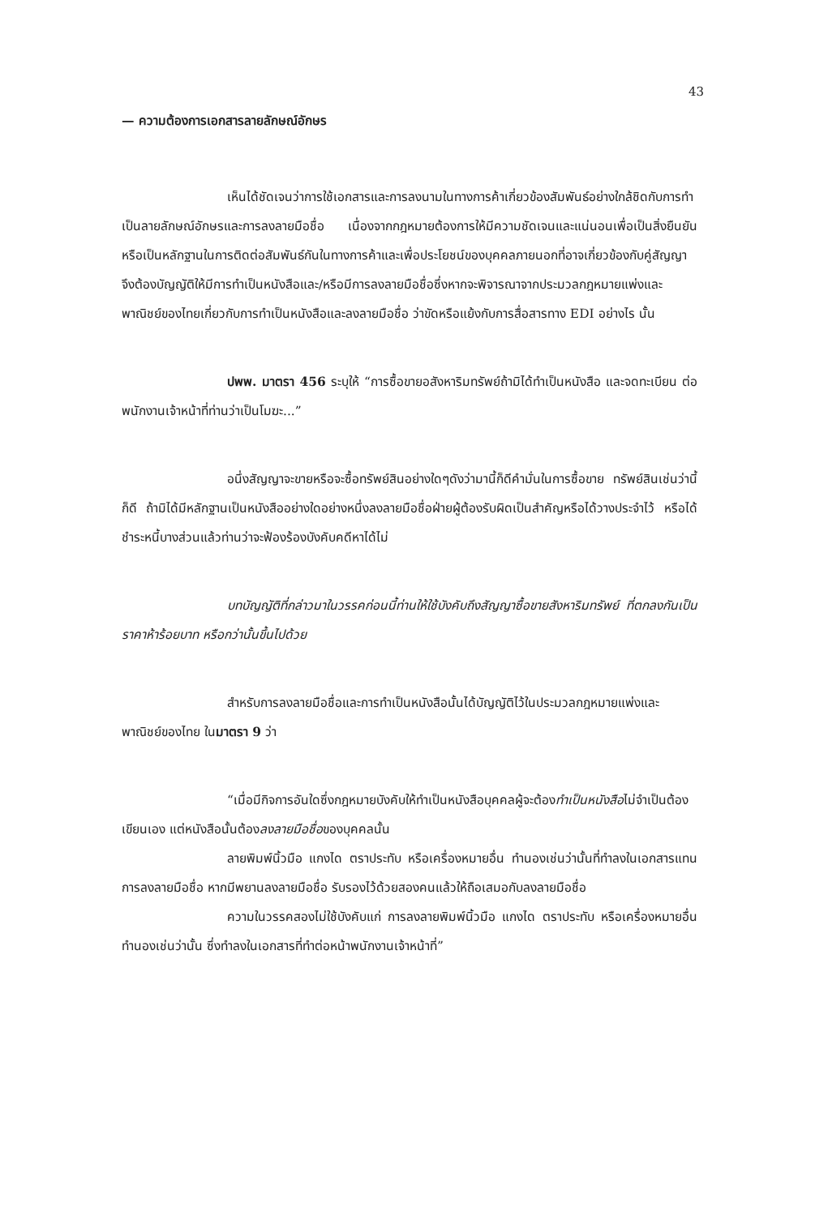43
— ความต้องการเอกสารลายลักษณ์อักษร
เห็นได้ชัดเจนว่าการใช้เอกสารและการลงนามในทางการค้าเกี่ยวข้องสัมพันธ์อย่างใกล้ชิดกับการทำเป็นลายลักษณ์อักษรและการลงลายมือชื่อ เนื่องจากกฎหมายต้องการให้มีความชัดเจนและแน่นอนเพื่อเป็นสิ่งยืนยันหรือเป็นหลักฐานในการติดต่อสัมพันธ์กันในทางการค้าและเพื่อประโยชน์ของบุคคลภายนอกที่อาจเกี่ยวข้องกับคู่สัญญาจึงต้องบัญญัติให้มีการทำเป็นหนังสือและ/หรือมีการลงลายมือชื่อซึ่งหากจะพิจารณาจากประมวลกฎหมายแพ่งและพาณิชย์ของไทยเกี่ยวกับการทำเป็นหนังสือและลงลายมือชื่อ ว่าขัดหรือแย้งกับการสื่อสารทาง EDI อย่างไร นั้น
ปพพ. มาตรา 456 ระบุให้ “การซื้อขายอสังหาริมทรัพย์ถ้ามิได้ทำเป็นหนังสือ และจดทะเบียน ต่อพนักงานเจ้าหน้าที่ท่านว่าเป็นโมฆะ...”
อนึ่งสัญญาจะขายหรือจะซื้อทรัพย์สินอย่างใดๆดังว่ามานี้ก็ดีคำมั่นในการซื้อขาย ทรัพย์สินเช่นว่านี้ก็ดี ถ้ามิได้มีหลักฐานเป็นหนังสืออย่างใดอย่างหนึ่งลงลายมือชื่อฝ่ายผู้ต้องรับผิดเป็นสำคัญหรือได้วางประจำไว้ หรือได้ชำระหนี้บางส่วนแล้วท่านว่าจะฟ้องร้องบังคับคดีหาได้ไม่
บทบัญญัติที่กล่าวมาในวรรคก่อนนี้ท่านให้ใช้บังคับถึงสัญญาซื้อขายสังหาริมทรัพย์ ที่ตกลงกันเป็นราคาห้าร้อยบาท หรือกว่านั้นขึ้นไปด้วย
สำหรับการลงลายมือชื่อและการทำเป็นหนังสือนั้นได้บัญญัติไว้ในประมวลกฎหมายแพ่งและพาณิชย์ของไทย ในมาตรา 9 ว่า
“เมื่อมีกิจการอันใดซึ่งกฎหมายบังคับให้ทำเป็นหนังสือบุคคลผู้จะต้องทำเป็นหนังสือไม่จำเป็นต้องเขียนเอง แต่หนังสือนั้นต้องลงลายมือชื่อของบุคคลนั้น
ลายพิมพ์นิ้วมือ แกงได ตราประทับ หรือเครื่องหมายอื่น ทำนองเช่นว่านั้นที่ทำลงในเอกสารแทนการลงลายมือชื่อ หากมีพยานลงลายมือชื่อ รับรองไว้ด้วยสองคนแล้วให้ถือเสมอกับลงลายมือชื่อ
ความในวรรคสองไม่ใช้บังคับแก่ การลงลายพิมพ์นิ้วมือ แกงได ตราประทับ หรือเครื่องหมายอื่นทำนองเช่นว่านั้น ซึ่งทำลงในเอกสารที่ทำต่อหน้าพนักงานเจ้าหน้าที่”